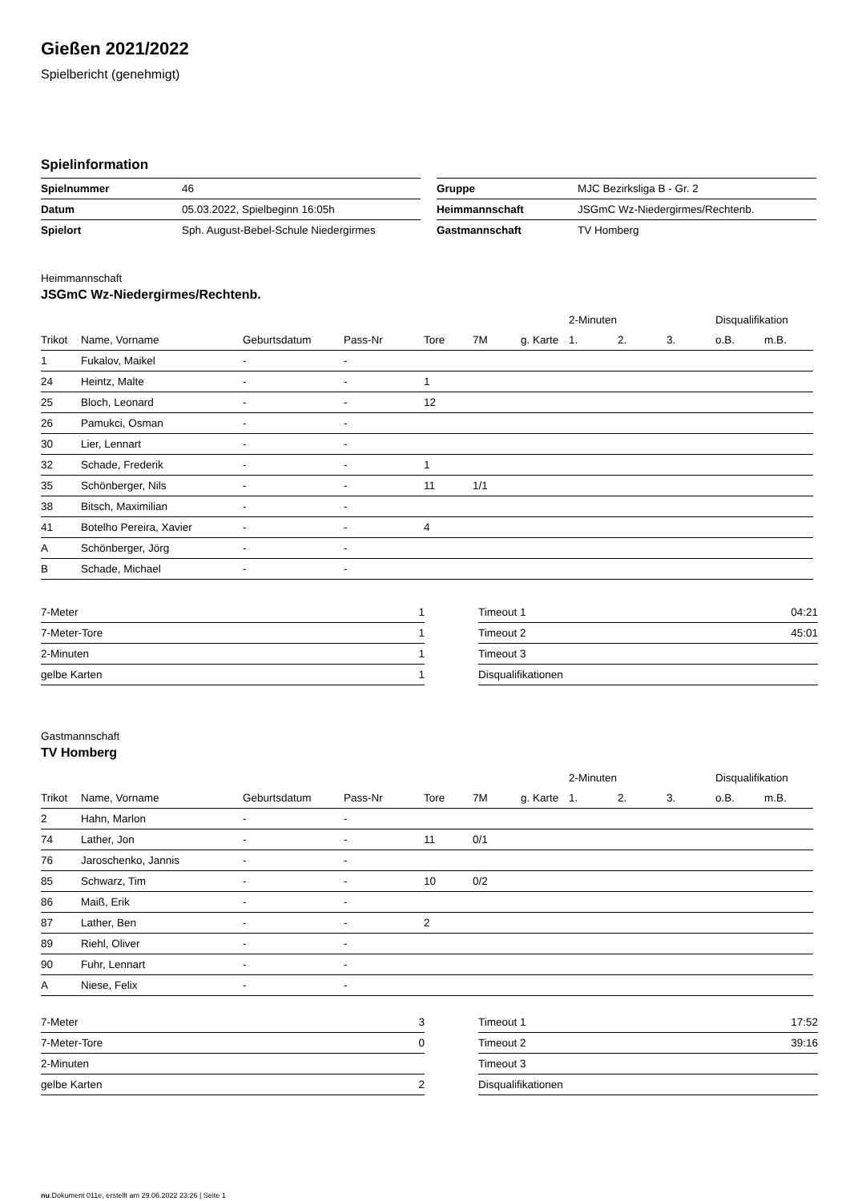Gießen 2021/2022
Spielbericht (genehmigt)
Spielinformation
| Spielnummer | 46 |
| Datum | 05.03.2022, Spielbeginn 16:05h |
| Spielort | Sph. August-Bebel-Schule Niedergirmes |
| Gruppe | MJC Bezirksliga B - Gr. 2 |
| Heimmannschaft | JSGmC Wz-Niedergirmes/Rechtenb. |
| Gastmannschaft | TV Homberg |
Heimmannschaft
JSGmC Wz-Niedergirmes/Rechtenb.
| | | | | | | | 2-Minuten | | | Disqualifikation | |
| --- | --- | --- | --- | --- | --- | --- | --- | --- | --- | --- | --- |
| Trikot | Name, Vorname | Geburtsdatum | Pass-Nr | Tore | 7M | g. Karte | 1. | 2. | 3. | o.B. | m.B. |
| 1 | Fukalov, Maikel | - | - | | | | | | | | |
| 24 | Heintz, Malte | - | - | 1 | | | | | | | |
| 25 | Bloch, Leonard | - | - | 12 | | | | | | | |
| 26 | Pamukci, Osman | - | - | | | | | | | | |
| 30 | Lier, Lennart | - | - | | | | | | | | |
| 32 | Schade, Frederik | - | - | 1 | | | | | | | |
| 35 | Schönberger, Nils | - | - | 11 | 1/1 | | | | | | |
| 38 | Bitsch, Maximilian | - | - | | | | | | | | |
| 41 | Botelho Pereira, Xavier | - | - | 4 | | | | | | | |
| A | Schönberger, Jörg | - | - | | | | | | | | |
| B | Schade, Michael | - | - | | | | | | | | |
| 7-Meter | 1 |
| 7-Meter-Tore | 1 |
| 2-Minuten | 1 |
| gelbe Karten | 1 |
| Timeout 1 | 04:21 |
| Timeout 2 | 45:01 |
| Timeout 3 | |
| Disqualifikationen | |
Gastmannschaft
TV Homberg
| | | | | | | | 2-Minuten | | | Disqualifikation | |
| --- | --- | --- | --- | --- | --- | --- | --- | --- | --- | --- | --- |
| Trikot | Name, Vorname | Geburtsdatum | Pass-Nr | Tore | 7M | g. Karte | 1. | 2. | 3. | o.B. | m.B. |
| 2 | Hahn, Marlon | - | - | | | | | | | | |
| 74 | Lather, Jon | - | - | 11 | 0/1 | | | | | | |
| 76 | Jaroschenko, Jannis | - | - | | | | | | | | |
| 85 | Schwarz, Tim | - | - | 10 | 0/2 | | | | | | |
| 86 | Maiß, Erik | - | - | | | | | | | | |
| 87 | Lather, Ben | - | - | 2 | | | | | | | |
| 89 | Riehl, Oliver | - | - | | | | | | | | |
| 90 | Fuhr, Lennart | - | - | | | | | | | | |
| A | Niese, Felix | - | - | | | | | | | | |
| 7-Meter | 3 |
| 7-Meter-Tore | 0 |
| 2-Minuten | |
| gelbe Karten | 2 |
| Timeout 1 | 17:52 |
| Timeout 2 | 39:16 |
| Timeout 3 | |
| Disqualifikationen | |
nu.Dokument 011e, erstellt am 29.06.2022 23:26 | Seite 1